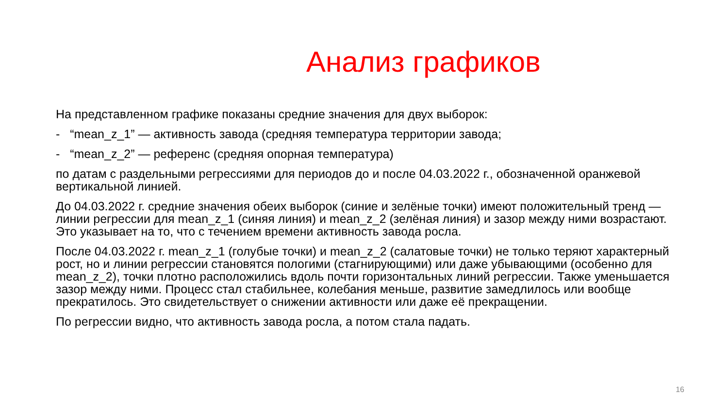Анализ графиков
На представленном графике показаны средние значения для двух выборок:
- “mean_z_1” — активность завода (средняя температура территории завода;
- “mean_z_2” — референс (средняя опорная температура)
по датам с раздельными регрессиями для периодов до и после 04.03.2022 г., обозначенной оранжевой вертикальной линией.
До 04.03.2022 г. средние значения обеих выборок (синие и зелёные точки) имеют положительный тренд — линии регрессии для mean_z_1 (синяя линия) и mean_z_2 (зелёная линия) и зазор между ними возрастают. Это указывает на то, что с течением времени активность завода росла.
После 04.03.2022 г. mean_z_1 (голубые точки) и mean_z_2 (салатовые точки) не только теряют характерный рост, но и линии регрессии становятся пологими (стагнирующими) или даже убывающими (особенно для mean_z_2), точки плотно расположились вдоль почти горизонтальных линий регрессии. Также уменьшается зазор между ними. Процесс стал стабильнее, колебания меньше, развитие замедлилось или вообще прекратилось. Это свидетельствует о снижении активности или даже её прекращении.
По регрессии видно, что активность завода росла, а потом стала падать.
16